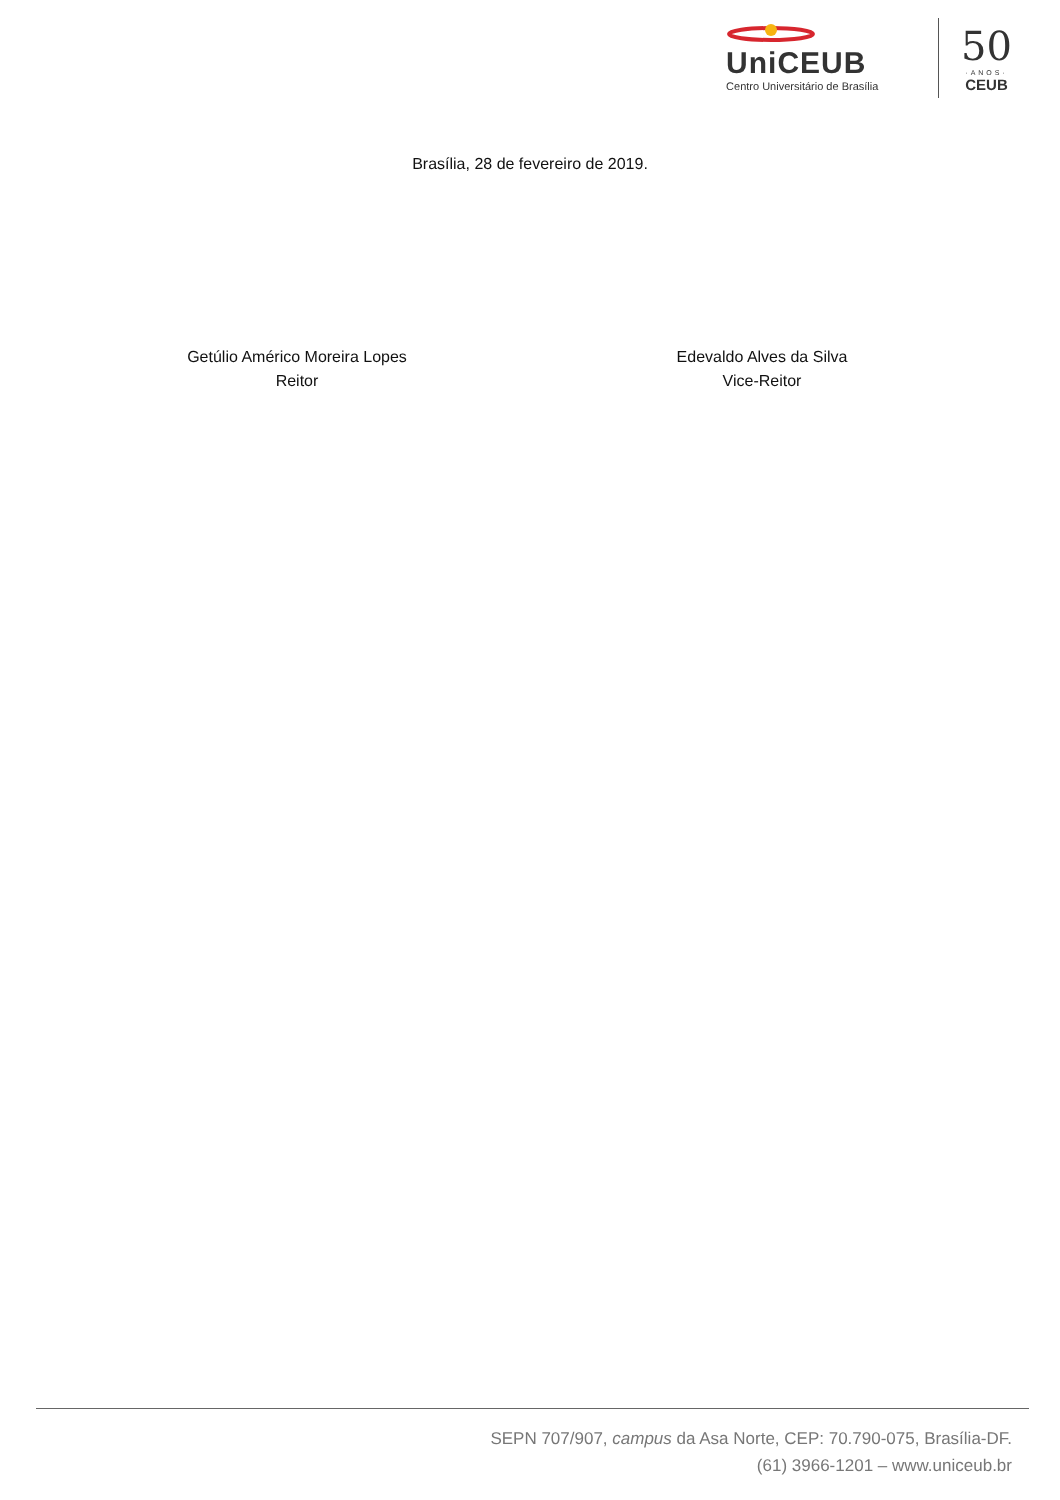UniCEUB
Centro Universitário de Brasília
50
·ANOS·
CEUB
Brasília, 28 de fevereiro de 2019.
Getúlio Américo Moreira Lopes
Reitor
Edevaldo Alves da Silva
Vice-Reitor
SEPN 707/907, campus da Asa Norte, CEP: 70.790-075, Brasília-DF.
(61) 3966-1201 – www.uniceub.br